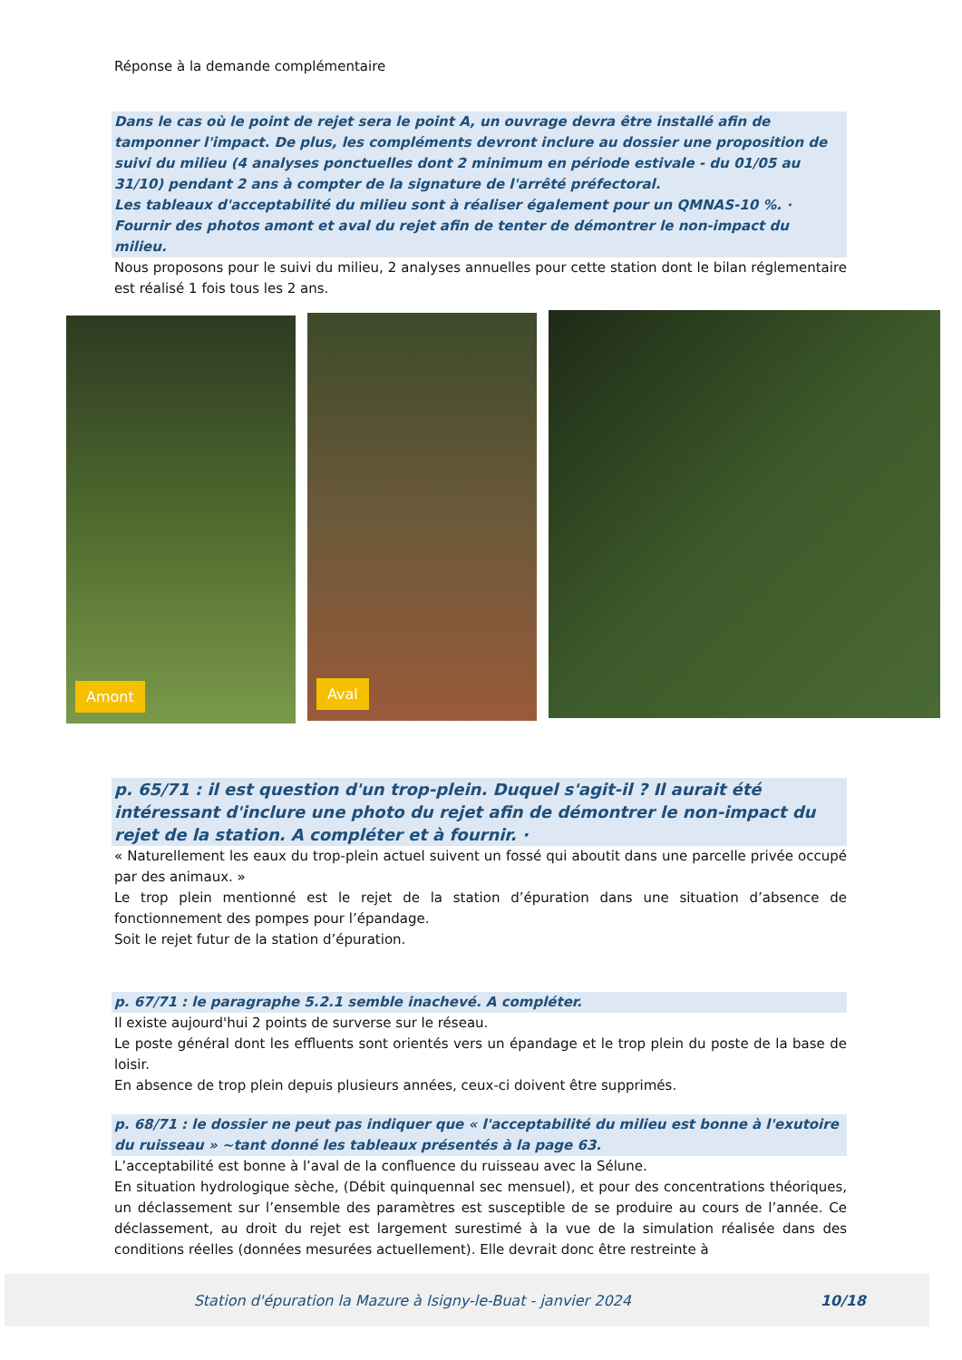Réponse à la demande complémentaire
Dans le cas où le point de rejet sera le point A, un ouvrage devra être installé afin de tamponner l'impact. De plus, les compléments devront inclure au dossier une proposition de suivi du milieu (4 analyses ponctuelles dont 2 minimum en période estivale - du 01/05 au 31/10) pendant 2 ans à compter de la signature de l'arrêté préfectoral.
Les tableaux d'acceptabilité du milieu sont à réaliser également pour un QMNAS-10 %. ·
Fournir des photos amont et aval du rejet afin de tenter de démontrer le non-impact du milieu.
Nous proposons pour le suivi du milieu, 2 analyses annuelles pour cette station dont le bilan réglementaire est réalisé 1 fois tous les 2 ans.
Amont
Aval
p. 65/71 : il est question d'un trop-plein. Duquel s'agit-il ? Il aurait été intéressant d'inclure une photo du rejet afin de démontrer le non-impact du rejet de la station. A compléter et à fournir. ·
« Naturellement les eaux du trop-plein actuel suivent un fossé qui aboutit dans une parcelle privée occupé par des animaux. »
Le trop plein mentionné est le rejet de la station d’épuration dans une situation d’absence de fonctionnement des pompes pour l’épandage.
Soit le rejet futur de la station d’épuration.
p. 67/71 : le paragraphe 5.2.1 semble inachevé. A compléter.
Il existe aujourd'hui 2 points de surverse sur le réseau.
Le poste général dont les effluents sont orientés vers un épandage et le trop plein du poste de la base de loisir.
En absence de trop plein depuis plusieurs années, ceux-ci doivent être supprimés.
p. 68/71 : le dossier ne peut pas indiquer que « l'acceptabilité du milieu est bonne à l'exutoire du ruisseau » ~tant donné les tableaux présentés à la page 63.
L’acceptabilité est bonne à l’aval de la confluence du ruisseau avec la Sélune.
En situation hydrologique sèche, (Débit quinquennal sec mensuel), et pour des concentrations théoriques, un déclassement sur l’ensemble des paramètres est susceptible de se produire au cours de l’année. Ce déclassement, au droit du rejet est largement surestimé à la vue de la simulation réalisée dans des conditions réelles (données mesurées actuellement). Elle devrait donc être restreinte à
Station d'épuration la Mazure à Isigny-le-Buat - janvier 2024
10/18